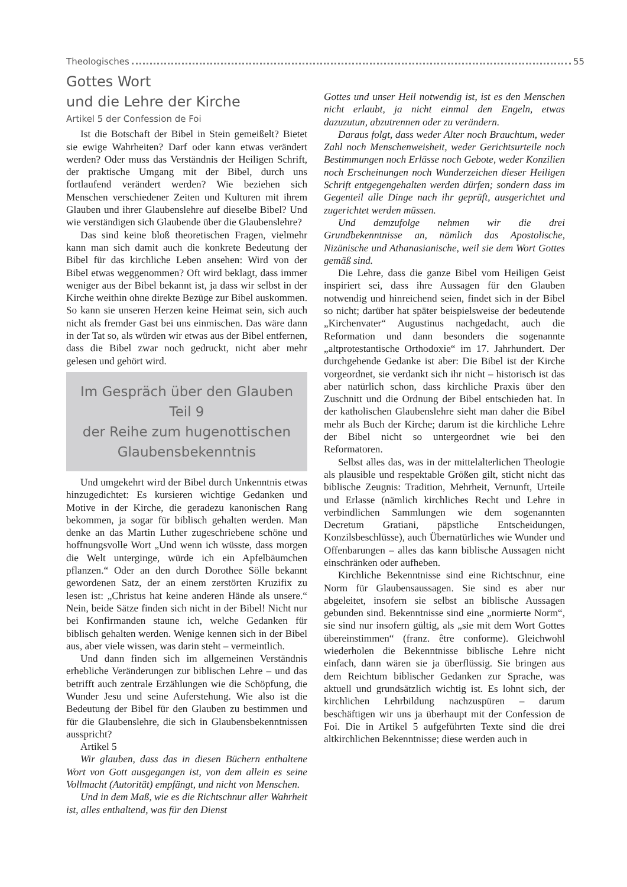Theologisches 55
Gottes Wort
und die Lehre der Kirche
Artikel 5 der Confession de Foi
Ist die Botschaft der Bibel in Stein gemeißelt? Bietet sie ewige Wahrheiten? Darf oder kann etwas verändert werden? Oder muss das Verständnis der Heiligen Schrift, der praktische Umgang mit der Bibel, durch uns fortlaufend verändert werden? Wie beziehen sich Menschen verschiedener Zeiten und Kulturen mit ihrem Glauben und ihrer Glaubenslehre auf dieselbe Bibel? Und wie verständigen sich Glaubende über die Glaubenslehre?
Das sind keine bloß theoretischen Fragen, vielmehr kann man sich damit auch die konkrete Bedeutung der Bibel für das kirchliche Leben ansehen: Wird von der Bibel etwas weggenommen? Oft wird beklagt, dass immer weniger aus der Bibel bekannt ist, ja dass wir selbst in der Kirche weithin ohne direkte Bezüge zur Bibel auskommen. So kann sie unseren Herzen keine Heimat sein, sich auch nicht als fremder Gast bei uns einmischen. Das wäre dann in der Tat so, als würden wir etwas aus der Bibel entfernen, dass die Bibel zwar noch gedruckt, nicht aber mehr gelesen und gehört wird.
Im Gespräch über den Glauben
Teil 9
der Reihe zum hugenottischen Glaubensbekenntnis
Und umgekehrt wird der Bibel durch Unkenntnis etwas hinzugedichtet: Es kursieren wichtige Gedanken und Motive in der Kirche, die geradezu kanonischen Rang bekommen, ja sogar für biblisch gehalten werden. Man denke an das Martin Luther zugeschriebene schöne und hoffnungsvolle Wort „Und wenn ich wüsste, dass morgen die Welt unterginge, würde ich ein Apfelbäumchen pflanzen.“ Oder an den durch Dorothee Sölle bekannt gewordenen Satz, der an einem zerstörten Kruzifix zu lesen ist: „Christus hat keine anderen Hände als unsere.“ Nein, beide Sätze finden sich nicht in der Bibel! Nicht nur bei Konfirmanden staune ich, welche Gedanken für biblisch gehalten werden. Wenige kennen sich in der Bibel aus, aber viele wissen, was darin steht – vermeintlich.
Und dann finden sich im allgemeinen Verständnis erhebliche Veränderungen zur biblischen Lehre – und das betrifft auch zentrale Erzählungen wie die Schöpfung, die Wunder Jesu und seine Auferstehung. Wie also ist die Bedeutung der Bibel für den Glauben zu bestimmen und für die Glaubenslehre, die sich in Glaubensbekenntnissen ausspricht?
Artikel 5
Wir glauben, dass das in diesen Büchern enthaltene Wort von Gott ausgegangen ist, von dem allein es seine Vollmacht (Autorität) empfängt, und nicht von Menschen.
Und in dem Maß, wie es die Richtschnur aller Wahrheit ist, alles enthaltend, was für den Dienst
Gottes und unser Heil notwendig ist, ist es den Menschen nicht erlaubt, ja nicht einmal den Engeln, etwas dazuzutun, abzutrennen oder zu verändern.
Daraus folgt, dass weder Alter noch Brauchtum, weder Zahl noch Menschenweisheit, weder Gerichtsurteile noch Bestimmungen noch Erlässe noch Gebote, weder Konzilien noch Erscheinungen noch Wunderzeichen dieser Heiligen Schrift entgegengehalten werden dürfen; sondern dass im Gegenteil alle Dinge nach ihr geprüft, ausgerichtet und zugerichtet werden müssen.
Und demzufolge nehmen wir die drei Grundbekenntnisse an, nämlich das Apostolische, Nizänische und Athanasianische, weil sie dem Wort Gottes gemäß sind.
Die Lehre, dass die ganze Bibel vom Heiligen Geist inspiriert sei, dass ihre Aussagen für den Glauben notwendig und hinreichend seien, findet sich in der Bibel so nicht; darüber hat später beispielsweise der bedeutende „Kirchenvater“ Augustinus nachgedacht, auch die Reformation und dann besonders die sogenannte „altprotestantische Orthodoxie“ im 17. Jahrhundert. Der durchgehende Gedanke ist aber: Die Bibel ist der Kirche vorgeordnet, sie verdankt sich ihr nicht – historisch ist das aber natürlich schon, dass kirchliche Praxis über den Zuschnitt und die Ordnung der Bibel entschieden hat. In der katholischen Glaubenslehre sieht man daher die Bibel mehr als Buch der Kirche; darum ist die kirchliche Lehre der Bibel nicht so untergeordnet wie bei den Reformatoren.
Selbst alles das, was in der mittelalterlichen Theologie als plausible und respektable Größen gilt, sticht nicht das biblische Zeugnis: Tradition, Mehrheit, Vernunft, Urteile und Erlasse (nämlich kirchliches Recht und Lehre in verbindlichen Sammlungen wie dem sogenannten Decretum Gratiani, päpstliche Entscheidungen, Konzilsbeschlüsse), auch Übernatürliches wie Wunder und Offenbarungen – alles das kann biblische Aussagen nicht einschränken oder aufheben.
Kirchliche Bekenntnisse sind eine Richtschnur, eine Norm für Glaubensaussagen. Sie sind es aber nur abgeleitet, insofern sie selbst an biblische Aussagen gebunden sind. Bekenntnisse sind eine „normierte Norm“, sie sind nur insofern gültig, als „sie mit dem Wort Gottes übereinstimmen“ (franz. être conforme). Gleichwohl wiederholen die Bekenntnisse biblische Lehre nicht einfach, dann wären sie ja überflüssig. Sie bringen aus dem Reichtum biblischer Gedanken zur Sprache, was aktuell und grundsätzlich wichtig ist. Es lohnt sich, der kirchlichen Lehrbildung nachzuspüren – darum beschäftigen wir uns ja überhaupt mit der Confession de Foi. Die in Artikel 5 aufgeführten Texte sind die drei altkirchlichen Bekenntnisse; diese werden auch in